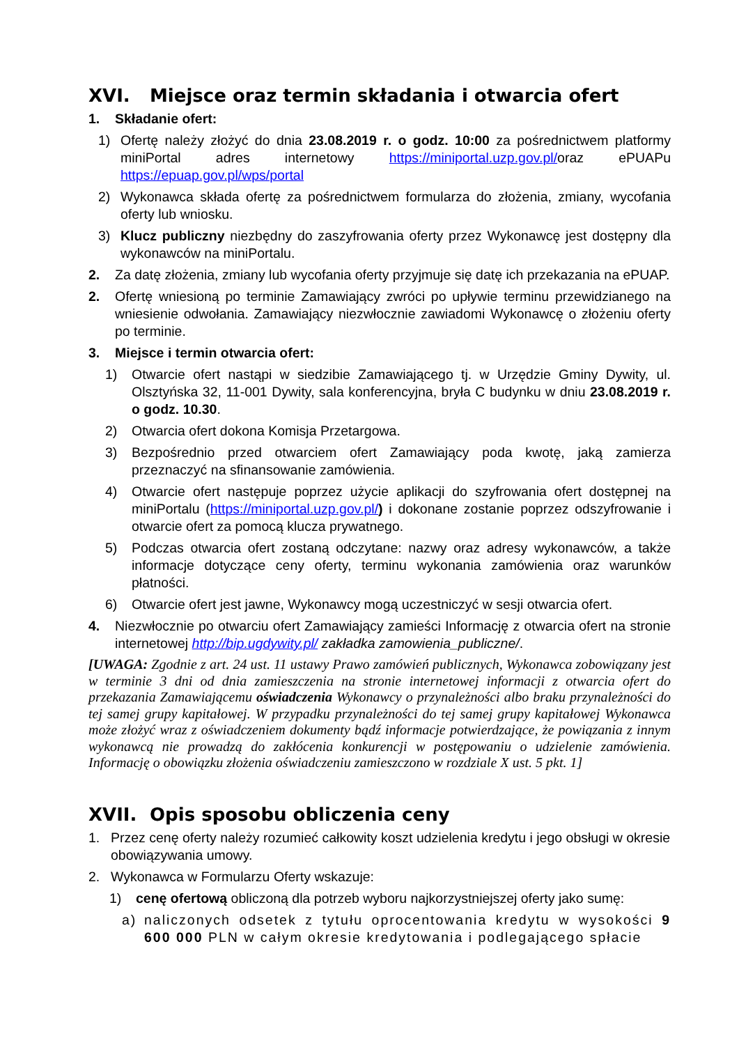XVI. Miejsce oraz termin składania i otwarcia ofert
1. Składanie ofert:
1) Ofertę należy złożyć do dnia 23.08.2019 r. o godz. 10:00 za pośrednictwem platformy miniPortal adres internetowy https://miniportal.uzp.gov.pl/oraz ePUAPu https://epuap.gov.pl/wps/portal
2) Wykonawca składa ofertę za pośrednictwem formularza do złożenia, zmiany, wycofania oferty lub wniosku.
3) Klucz publiczny niezbędny do zaszyfrowania oferty przez Wykonawcę jest dostępny dla wykonawców na miniPortalu.
2. Za datę złożenia, zmiany lub wycofania oferty przyjmuje się datę ich przekazania na ePUAP.
2. Ofertę wniesioną po terminie Zamawiający zwróci po upływie terminu przewidzianego na wniesienie odwołania. Zamawiający niezwłocznie zawiadomi Wykonawcę o złożeniu oferty po terminie.
3. Miejsce i termin otwarcia ofert:
1) Otwarcie ofert nastąpi w siedzibie Zamawiającego tj. w Urzędzie Gminy Dywity, ul. Olsztyńska 32, 11-001 Dywity, sala konferencyjna, bryła C budynku w dniu 23.08.2019 r. o godz. 10.30.
2) Otwarcia ofert dokona Komisja Przetargowa.
3) Bezpośrednio przed otwarciem ofert Zamawiający poda kwotę, jaką zamierza przeznaczyć na sfinansowanie zamówienia.
4) Otwarcie ofert następuje poprzez użycie aplikacji do szyfrowania ofert dostępnej na miniPortalu (https://miniportal.uzp.gov.pl/) i dokonane zostanie poprzez odszyfrowanie i otwarcie ofert za pomocą klucza prywatnego.
5) Podczas otwarcia ofert zostaną odczytane: nazwy oraz adresy wykonawców, a także informacje dotyczące ceny oferty, terminu wykonania zamówienia oraz warunków płatności.
6) Otwarcie ofert jest jawne, Wykonawcy mogą uczestniczyć w sesji otwarcia ofert.
4. Niezwłocznie po otwarciu ofert Zamawiający zamieści Informację z otwarcia ofert na stronie internetowej http://bip.ugdywity.pl/ zakładka zamowienia_publiczne/.
[UWAGA: Zgodnie z art. 24 ust. 11 ustawy Prawo zamówień publicznych, Wykonawca zobowiązany jest w terminie 3 dni od dnia zamieszczenia na stronie internetowej informacji z otwarcia ofert do przekazania Zamawiającemu oświadczenia Wykonawcy o przynależności albo braku przynależności do tej samej grupy kapitałowej. W przypadku przynależności do tej samej grupy kapitałowej Wykonawca może złożyć wraz z oświadczeniem dokumenty bądź informacje potwierdzające, że powiązania z innym wykonawcą nie prowadzą do zakłócenia konkurencji w postępowaniu o udzielenie zamówienia. Informację o obowiązku złożenia oświadczeniu zamieszczono w rozdziale X ust. 5 pkt. 1]
XVII. Opis sposobu obliczenia ceny
1. Przez cenę oferty należy rozumieć całkowity koszt udzielenia kredytu i jego obsługi w okresie obowiązywania umowy.
2. Wykonawca w Formularzu Oferty wskazuje:
1) cenę ofertową obliczoną dla potrzeb wyboru najkorzystniejszej oferty jako sumę:
a) naliczonych odsetek z tytułu oprocentowania kredytu w wysokości 9 600 000 PLN w całym okresie kredytowania i podlegającego spłacie